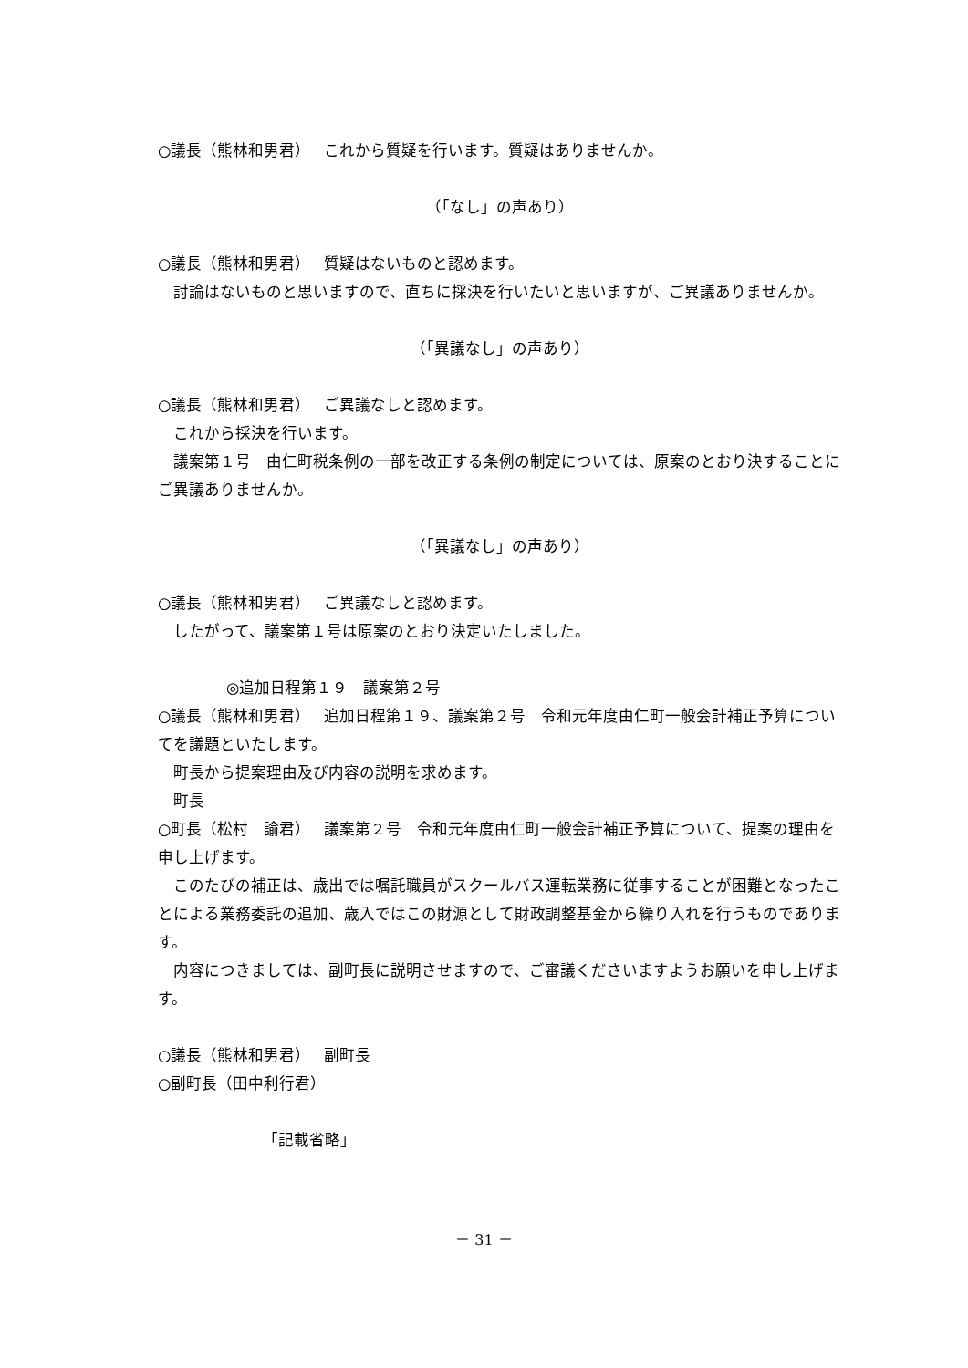○議長（熊林和男君）　 これから質疑を行います。質疑はありませんか。
（「なし」の声あり）
○議長（熊林和男君）　 質疑はないものと認めます。
　討論はないものと思いますので、直ちに採決を行いたいと思いますが、ご異議ありませんか。
（「異議なし」の声あり）
○議長（熊林和男君）　 ご異議なしと認めます。
　これから採決を行います。
　議案第１号　由仁町税条例の一部を改正する条例の制定については、原案のとおり決することにご異議ありませんか。
（「異議なし」の声あり）
○議長（熊林和男君）　 ご異議なしと認めます。
　したがって、議案第１号は原案のとおり決定いたしました。
◎追加日程第１９　議案第２号
○議長（熊林和男君）　 追加日程第１９、議案第２号　令和元年度由仁町一般会計補正予算についてを議題といたします。
　町長から提案理由及び内容の説明を求めます。
　町長
○町長（松村　諭君）　 議案第２号　令和元年度由仁町一般会計補正予算について、提案の理由を申し上げます。
　このたびの補正は、歳出では嘱託職員がスクールバス運転業務に従事することが困難となったことによる業務委託の追加、歳入ではこの財源として財政調整基金から繰り入れを行うものであります。
　内容につきましては、副町長に説明させますので、ご審議くださいますようお願いを申し上げます。
○議長（熊林和男君）　 副町長
○副町長（田中利行君）
「記載省略」
－ 31 －